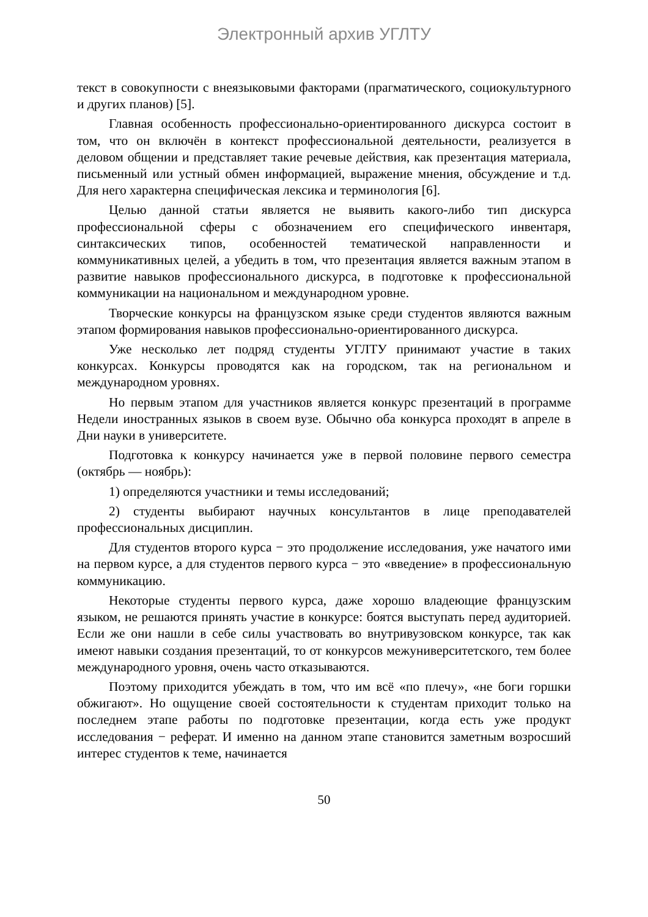Электронный архив УГЛТУ
текст в совокупности с внеязыковыми факторами (прагматического, социокультурного и других планов) [5].
Главная особенность профессионально-ориентированного дискурса состоит в том, что он включён в контекст профессиональной деятельности, реализуется в деловом общении и представляет такие речевые действия, как презентация материала, письменный или устный обмен информацией, выражение мнения, обсуждение и т.д. Для него характерна специфическая лексика и терминология [6].
Целью данной статьи является не выявить какого-либо тип дискурса профессиональной сферы с обозначением его специфического инвентаря, синтаксических типов, особенностей тематической направленности и коммуникативных целей, а убедить в том, что презентация является важным этапом в развитие навыков профессионального дискурса, в подготовке к профессиональной коммуникации на национальном и международном уровне.
Творческие конкурсы на французском языке среди студентов являются важным этапом формирования навыков профессионально-ориентированного дискурса.
Уже несколько лет подряд студенты УГЛТУ принимают участие в таких конкурсах. Конкурсы проводятся как на городском, так на региональном и международном уровнях.
Но первым этапом для участников является конкурс презентаций в программе Недели иностранных языков в своем вузе. Обычно оба конкурса проходят в апреле в Дни науки в университете.
Подготовка к конкурсу начинается уже в первой половине первого семестра (октябрь — ноябрь):
1) определяются участники и темы исследований;
2) студенты выбирают научных консультантов в лице преподавателей профессиональных дисциплин.
Для студентов второго курса − это продолжение исследования, уже начатого ими на первом курсе, а для студентов первого курса − это «введение» в профессиональную коммуникацию.
Некоторые студенты первого курса, даже хорошо владеющие французским языком, не решаются принять участие в конкурсе: боятся выступать перед аудиторией. Если же они нашли в себе силы участвовать во внутривузовском конкурсе, так как имеют навыки создания презентаций, то от конкурсов межуниверситетского, тем более международного уровня, очень часто отказываются.
Поэтому приходится убеждать в том, что им всё «по плечу», «не боги горшки обжигают». Но ощущение своей состоятельности к студентам приходит только на последнем этапе работы по подготовке презентации, когда есть уже продукт исследования − реферат. И именно на данном этапе становится заметным возросший интерес студентов к теме, начинается
50